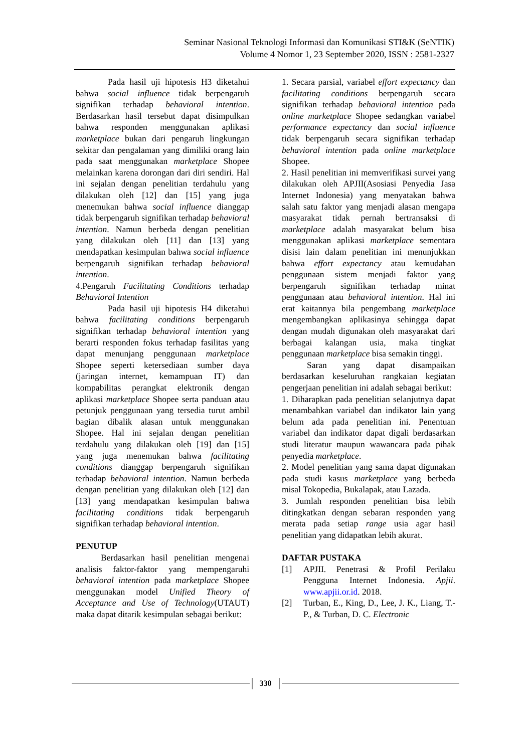Seminar Nasional Teknologi Informasi dan Komunikasi STI&K (SeNTIK)
Volume 4 Nomor 1, 23 September 2020, ISSN : 2581-2327
Pada hasil uji hipotesis H3 diketahui bahwa social influence tidak berpengaruh signifikan terhadap behavioral intention. Berdasarkan hasil tersebut dapat disimpulkan bahwa responden menggunakan aplikasi marketplace bukan dari pengaruh lingkungan sekitar dan pengalaman yang dimiliki orang lain pada saat menggunakan marketplace Shopee melainkan karena dorongan dari diri sendiri. Hal ini sejalan dengan penelitian terdahulu yang dilakukan oleh [12] dan [15] yang juga menemukan bahwa social influence dianggap tidak berpengaruh signifikan terhadap behavioral intention. Namun berbeda dengan penelitian yang dilakukan oleh [11] dan [13] yang mendapatkan kesimpulan bahwa social influence berpengaruh signifikan terhadap behavioral intention.
4.Pengaruh Facilitating Conditions terhadap Behavioral Intention
Pada hasil uji hipotesis H4 diketahui bahwa facilitating conditions berpengaruh signifikan terhadap behavioral intention yang berarti responden fokus terhadap fasilitas yang dapat menunjang penggunaan marketplace Shopee seperti ketersediaan sumber daya (jaringan internet, kemampuan IT) dan kompabilitas perangkat elektronik dengan aplikasi marketplace Shopee serta panduan atau petunjuk penggunaan yang tersedia turut ambil bagian dibalik alasan untuk menggunakan Shopee. Hal ini sejalan dengan penelitian terdahulu yang dilakukan oleh [19] dan [15] yang juga menemukan bahwa facilitating conditions dianggap berpengaruh signifikan terhadap behavioral intention. Namun berbeda dengan penelitian yang dilakukan oleh [12] dan [13] yang mendapatkan kesimpulan bahwa facilitating conditions tidak berpengaruh signifikan terhadap behavioral intention.
PENUTUP
Berdasarkan hasil penelitian mengenai analisis faktor-faktor yang mempengaruhi behavioral intention pada marketplace Shopee menggunakan model Unified Theory of Acceptance and Use of Technology(UTAUT) maka dapat ditarik kesimpulan sebagai berikut:
1. Secara parsial, variabel effort expectancy dan facilitating conditions berpengaruh secara signifikan terhadap behavioral intention pada online marketplace Shopee sedangkan variabel performance expectancy dan social influence tidak berpengaruh secara signifikan terhadap behavioral intention pada online marketplace Shopee.
2. Hasil penelitian ini memverifikasi survei yang dilakukan oleh APJII(Asosiasi Penyedia Jasa Internet Indonesia) yang menyatakan bahwa salah satu faktor yang menjadi alasan mengapa masyarakat tidak pernah bertransaksi di marketplace adalah masyarakat belum bisa menggunakan aplikasi marketplace sementara disisi lain dalam penelitian ini menunjukkan bahwa effort expectancy atau kemudahan penggunaan sistem menjadi faktor yang berpengaruh signifikan terhadap minat penggunaan atau behavioral intention. Hal ini erat kaitannya bila pengembang marketplace mengembangkan aplikasinya sehingga dapat dengan mudah digunakan oleh masyarakat dari berbagai kalangan usia, maka tingkat penggunaan marketplace bisa semakin tinggi.
Saran yang dapat disampaikan berdasarkan keseluruhan rangkaian kegiatan pengerjaan penelitian ini adalah sebagai berikut:
1. Diharapkan pada penelitian selanjutnya dapat menambahkan variabel dan indikator lain yang belum ada pada penelitian ini. Penentuan variabel dan indikator dapat digali berdasarkan studi literatur maupun wawancara pada pihak penyedia marketplace.
2. Model penelitian yang sama dapat digunakan pada studi kasus marketplace yang berbeda misal Tokopedia, Bukalapak, atau Lazada.
3. Jumlah responden penelitian bisa lebih ditingkatkan dengan sebaran responden yang merata pada setiap range usia agar hasil penelitian yang didapatkan lebih akurat.
DAFTAR PUSTAKA
[1] APJII. Penetrasi & Profil Perilaku Pengguna Internet Indonesia. Apjii. www.apjii.or.id. 2018.
[2] Turban, E., King, D., Lee, J. K., Liang, T.-P., & Turban, D. C. Electronic
330